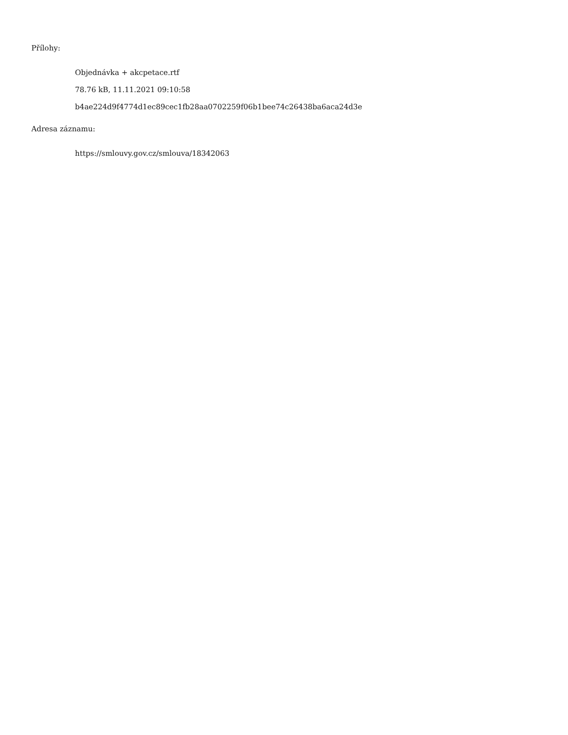Přílohy:
Objednávka + akcpetace.rtf
78.76 kB, 11.11.2021 09:10:58
b4ae224d9f4774d1ec89cec1fb28aa0702259f06b1bee74c26438ba6aca24d3e
Adresa záznamu:
https://smlouvy.gov.cz/smlouva/18342063